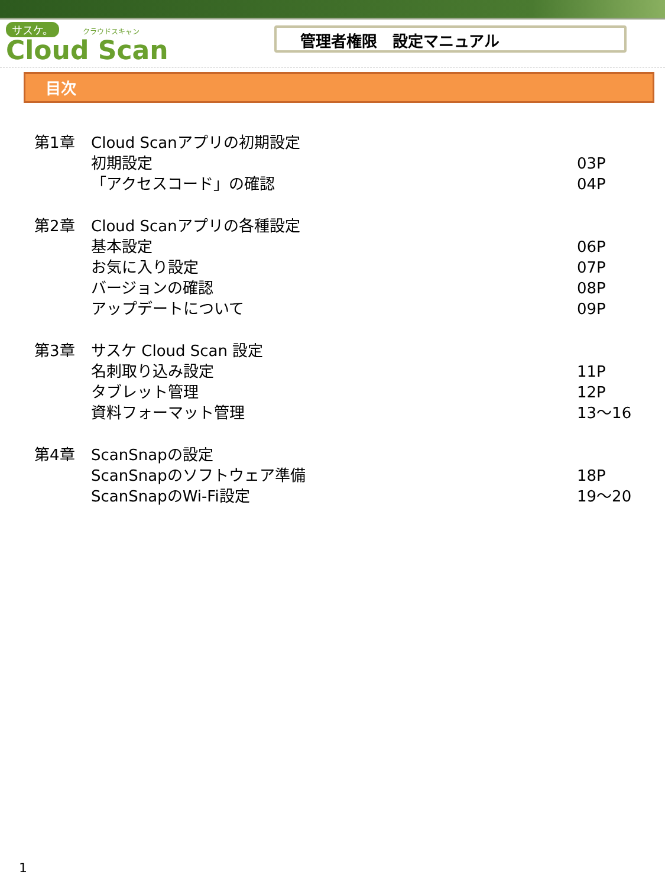サスケ。 クラウドスキャン
Cloud Scan
管理者権限　設定マニュアル
目次
第1章 Cloud Scanアプリの初期設定
初期設定 03P
「アクセスコード」の確認 04P
第2章 Cloud Scanアプリの各種設定
基本設定 06P
お気に入り設定 07P
バージョンの確認 08P
アップデートについて 09P
第3章 サスケ Cloud Scan 設定
名刺取り込み設定 11P
タブレット管理 12P
資料フォーマット管理 13～16
第4章 ScanSnapの設定
ScanSnapのソフトウェア準備 18P
ScanSnapのWi-Fi設定 19～20
1